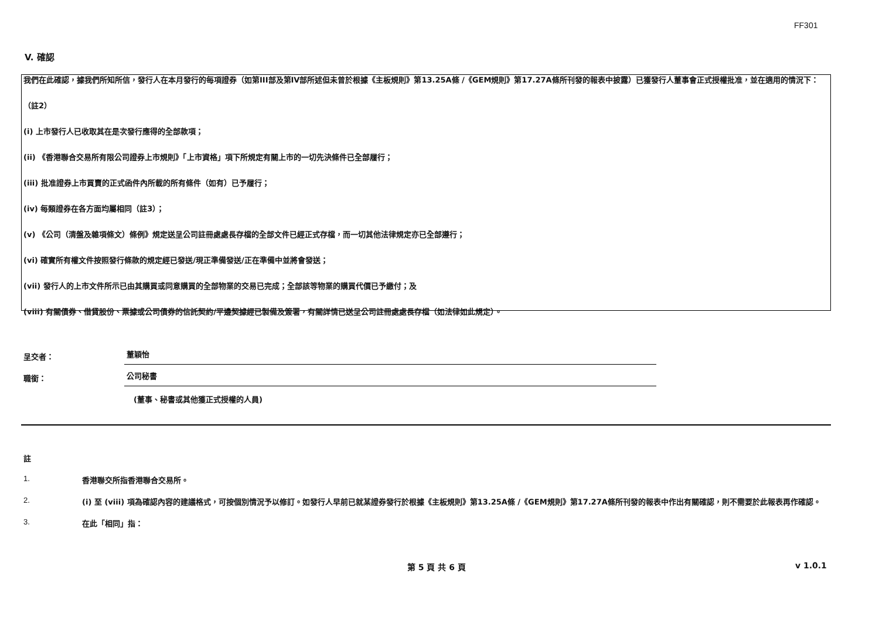FF301
V. 確認
我們在此確認，據我們所知所信，發行人在本月發行的每項證券（如第III部及第IV部所述但未曾於根據《主板規則》第13.25A條 /《GEM規則》第17.27A條所刊發的報表中披露）已獲發行人董事會正式授權批准，並在適用的情況下：
（註2）
(i) 上市發行人已收取其在是次發行應得的全部款項；
(ii) 《香港聯合交易所有限公司證券上市規則》「上市資格」項下所規定有關上市的一切先決條件已全部履行；
(iii) 批准證券上市買賣的正式函件內所載的所有條件（如有）已予履行；
(iv) 每類證券在各方面均屬相同（註3）；
(v) 《公司（清盤及雜項條文）條例》規定送呈公司註冊處處長存檔的全部文件已經正式存檔，而一切其他法律規定亦已全部遵行；
(vi) 確實所有權文件按照發行條款的規定經已發送/現正準備發送/正在準備中並將會發送；
(vii) 發行人的上市文件所示已由其購買或同意購買的全部物業的交易已完成；全部該等物業的購買代價已予繳付；及
(viii) 有關債券、借貸股份、票據或公司債券的信託契約/平邊契據經已製備及簽署，有關詳情已送呈公司註冊處處長存檔（如法律如此規定）。
呈交者： 董穎怡
職銜： 公司秘書
(董事、秘書或其他獲正式授權的人員)
註
1. 香港聯交所指香港聯合交易所。
2. (i) 至 (viii) 項為確認內容的建議格式，可按個別情況予以修訂。如發行人早前已就某證券發行於根據《主板規則》第13.25A條 /《GEM規則》第17.27A條所刊發的報表中作出有關確認，則不需要於此報表再作確認。
3. 在此「相同」指：
第 5 頁 共 6 頁 v 1.0.1